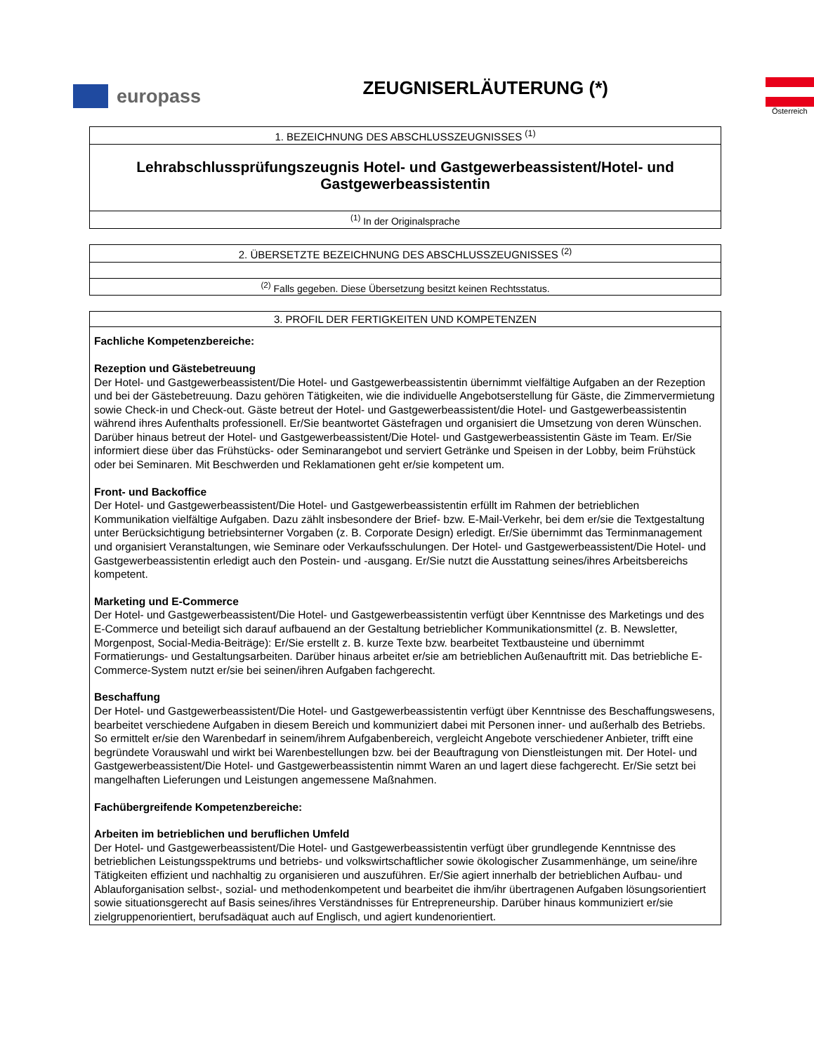europass
ZEUGNISERLÄUTERUNG (*)
Österreich
| 1. BEZEICHNUNG DES ABSCHLUSSZEUGNISSES <sup>(1)</sup> |
| --- |
| Lehrabschlussprüfungszeugnis Hotel- und Gastgewerbeassistent/Hotel- und Gastgewerbeassistentin |
| <sup>(1)</sup> In der Originalsprache |
| 2. ÜBERSETZTE BEZEICHNUNG DES ABSCHLUSSZEUGNISSES <sup>(2)</sup> |
| --- |
| <sup>(2)</sup> Falls gegeben. Diese Übersetzung besitzt keinen Rechtsstatus. |
| 3. PROFIL DER FERTIGKEITEN UND KOMPETENZEN |
| --- |
| Fachliche Kompetenzbereiche: Rezeption und Gästebetreuung Der Hotel- und Gastgewerbeassistent/Die Hotel- und Gastgewerbeassistentin übernimmt vielfältige Aufgaben an der Rezeption und bei der Gästebetreuung. Dazu gehören Tätigkeiten, wie die individuelle Angebotserstellung für Gäste, die Zimmervermietung sowie Check-in und Check-out. Gäste betreut der Hotel- und Gastgewerbeassistent/die Hotel- und Gastgewerbeassistentin während ihres Aufenthalts professionell. Er/Sie beantwortet Gästefragen und organisiert die Umsetzung von deren Wünschen. Darüber hinaus betreut der Hotel- und Gastgewerbeassistent/Die Hotel- und Gastgewerbeassistentin Gäste im Team. Er/Sie informiert diese über das Frühstücks- oder Seminarangebot und serviert Getränke und Speisen in der Lobby, beim Frühstück oder bei Seminaren. Mit Beschwerden und Reklamationen geht er/sie kompetent um. Front- und Backoffice Der Hotel- und Gastgewerbeassistent/Die Hotel- und Gastgewerbeassistentin erfüllt im Rahmen der betrieblichen Kommunikation vielfältige Aufgaben. Dazu zählt insbesondere der Brief- bzw. E-Mail-Verkehr, bei dem er/sie die Textgestaltung unter Berücksichtigung betriebsinterner Vorgaben (z. B. Corporate Design) erledigt. Er/Sie übernimmt das Terminmanagement und organisiert Veranstaltungen, wie Seminare oder Verkaufsschulungen. Der Hotel- und Gastgewerbeassistent/Die Hotel- und Gastgewerbeassistentin erledigt auch den Postein- und -ausgang. Er/Sie nutzt die Ausstattung seines/ihres Arbeitsbereichs kompetent. Marketing und E-Commerce Der Hotel- und Gastgewerbeassistent/Die Hotel- und Gastgewerbeassistentin verfügt über Kenntnisse des Marketings und des E-Commerce und beteiligt sich darauf aufbauend an der Gestaltung betrieblicher Kommunikationsmittel (z. B. Newsletter, Morgenpost, Social-Media-Beiträge): Er/Sie erstellt z. B. kurze Texte bzw. bearbeitet Textbausteine und übernimmt Formatierungs- und Gestaltungsarbeiten. Darüber hinaus arbeitet er/sie am betrieblichen Außenauftritt mit. Das betriebliche E-Commerce-System nutzt er/sie bei seinen/ihren Aufgaben fachgerecht. Beschaffung Der Hotel- und Gastgewerbeassistent/Die Hotel- und Gastgewerbeassistentin verfügt über Kenntnisse des Beschaffungswesens, bearbeitet verschiedene Aufgaben in diesem Bereich und kommuniziert dabei mit Personen inner- und außerhalb des Betriebs. So ermittelt er/sie den Warenbedarf in seinem/ihrem Aufgabenbereich, vergleicht Angebote verschiedener Anbieter, trifft eine begründete Vorauswahl und wirkt bei Warenbestellungen bzw. bei der Beauftragung von Dienstleistungen mit. Der Hotel- und Gastgewerbeassistent/Die Hotel- und Gastgewerbeassistentin nimmt Waren an und lagert diese fachgerecht. Er/Sie setzt bei mangelhaften Lieferungen und Leistungen angemessene Maßnahmen. Fachübergreifende Kompetenzbereiche: Arbeiten im betrieblichen und beruflichen Umfeld Der Hotel- und Gastgewerbeassistent/Die Hotel- und Gastgewerbeassistentin verfügt über grundlegende Kenntnisse des betrieblichen Leistungsspektrums und betriebs- und volkswirtschaftlicher sowie ökologischer Zusammenhänge, um seine/ihre Tätigkeiten effizient und nachhaltig zu organisieren und auszuführen. Er/Sie agiert innerhalb der betrieblichen Aufbau- und Ablauforganisation selbst-, sozial- und methodenkompetent und bearbeitet die ihm/ihr übertragenen Aufgaben lösungsorientiert sowie situationsgerecht auf Basis seines/ihres Verständnisses für Entrepreneurship. Darüber hinaus kommuniziert er/sie zielgruppenorientiert, berufsadäquat auch auf Englisch, und agiert kundenorientiert. |